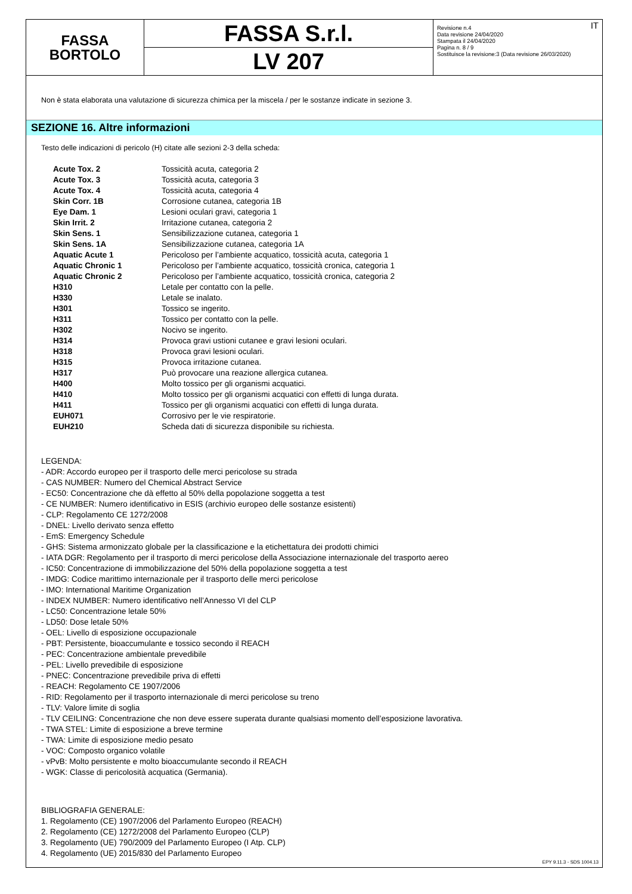FASSA
BORTOLO
FASSA S.r.l.
LV 207
IT Revisione n.4
Data revisione 24/04/2020
Stampata il 24/04/2020
Pagina n. 8 / 9
Sostituisce la revisione:3 (Data revisione 26/03/2020)
Non è stata elaborata una valutazione di sicurezza chimica per la miscela / per le sostanze indicate in sezione 3.
SEZIONE 16. Altre informazioni
Testo delle indicazioni di pericolo (H) citate alle sezioni 2-3 della scheda:
| Acute Tox. 2 | Tossicità acuta, categoria 2 |
| Acute Tox. 3 | Tossicità acuta, categoria 3 |
| Acute Tox. 4 | Tossicità acuta, categoria 4 |
| Skin Corr. 1B | Corrosione cutanea, categoria 1B |
| Eye Dam. 1 | Lesioni oculari gravi, categoria 1 |
| Skin Irrit. 2 | Irritazione cutanea, categoria 2 |
| Skin Sens. 1 | Sensibilizzazione cutanea, categoria 1 |
| Skin Sens. 1A | Sensibilizzazione cutanea, categoria 1A |
| Aquatic Acute 1 | Pericoloso per l’ambiente acquatico, tossicità acuta, categoria 1 |
| Aquatic Chronic 1 | Pericoloso per l’ambiente acquatico, tossicità cronica, categoria 1 |
| Aquatic Chronic 2 | Pericoloso per l’ambiente acquatico, tossicità cronica, categoria 2 |
| H310 | Letale per contatto con la pelle. |
| H330 | Letale se inalato. |
| H301 | Tossico se ingerito. |
| H311 | Tossico per contatto con la pelle. |
| H302 | Nocivo se ingerito. |
| H314 | Provoca gravi ustioni cutanee e gravi lesioni oculari. |
| H318 | Provoca gravi lesioni oculari. |
| H315 | Provoca irritazione cutanea. |
| H317 | Può provocare una reazione allergica cutanea. |
| H400 | Molto tossico per gli organismi acquatici. |
| H410 | Molto tossico per gli organismi acquatici con effetti di lunga durata. |
| H411 | Tossico per gli organismi acquatici con effetti di lunga durata. |
| EUH071 | Corrosivo per le vie respiratorie. |
| EUH210 | Scheda dati di sicurezza disponibile su richiesta. |
LEGENDA:
- ADR: Accordo europeo per il trasporto delle merci pericolose su strada
- CAS NUMBER: Numero del Chemical Abstract Service
- EC50: Concentrazione che dà effetto al 50% della popolazione soggetta a test
- CE NUMBER: Numero identificativo in ESIS (archivio europeo delle sostanze esistenti)
- CLP: Regolamento CE 1272/2008
- DNEL: Livello derivato senza effetto
- EmS: Emergency Schedule
- GHS: Sistema armonizzato globale per la classificazione e la etichettatura dei prodotti chimici
- IATA DGR: Regolamento per il trasporto di merci pericolose della Associazione internazionale del trasporto aereo
- IC50: Concentrazione di immobilizzazione del 50% della popolazione soggetta a test
- IMDG: Codice marittimo internazionale per il trasporto delle merci pericolose
- IMO: International Maritime Organization
- INDEX NUMBER: Numero identificativo nell’Annesso VI del CLP
- LC50: Concentrazione letale 50%
- LD50: Dose letale 50%
- OEL: Livello di esposizione occupazionale
- PBT: Persistente, bioaccumulante e tossico secondo il REACH
- PEC: Concentrazione ambientale prevedibile
- PEL: Livello prevedibile di esposizione
- PNEC: Concentrazione prevedibile priva di effetti
- REACH: Regolamento CE 1907/2006
- RID: Regolamento per il trasporto internazionale di merci pericolose su treno
- TLV: Valore limite di soglia
- TLV CEILING: Concentrazione che non deve essere superata durante qualsiasi momento dell’esposizione lavorativa.
- TWA STEL: Limite di esposizione a breve termine
- TWA: Limite di esposizione medio pesato
- VOC: Composto organico volatile
- vPvB: Molto persistente e molto bioaccumulante secondo il REACH
- WGK: Classe di pericolosità acquatica (Germania).
BIBLIOGRAFIA GENERALE:
1. Regolamento (CE) 1907/2006 del Parlamento Europeo (REACH)
2. Regolamento (CE) 1272/2008 del Parlamento Europeo (CLP)
3. Regolamento (UE) 790/2009 del Parlamento Europeo (I Atp. CLP)
4. Regolamento (UE) 2015/830 del Parlamento Europeo
EPY 9.11.3 - SDS 1004.13